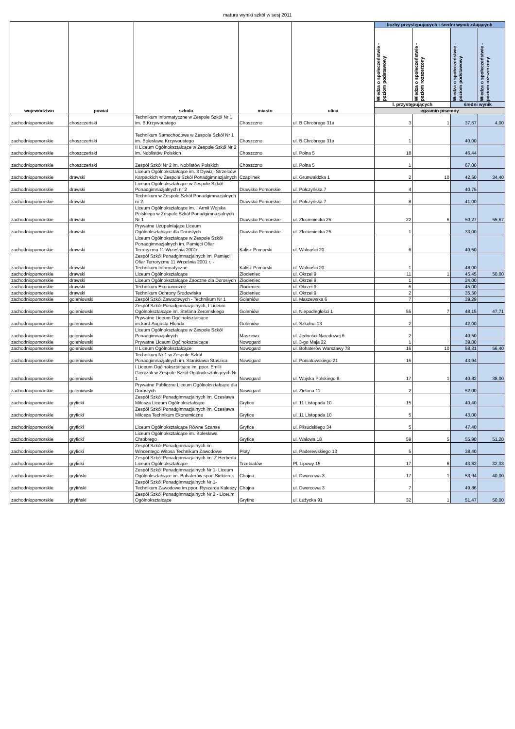matura wyniki szkół w sesj 2011
| województwo | powiat | szkoła | miasto | ulica | liczby przystępujących i średni wynik zdających | | | |
| --- | --- | --- | --- | --- | --- | --- | --- | --- |
| | | | | | Wiedza o społeczeństwie - poziom podstawowy | Wiedza o społeczeństwie - poziom rozszerzony | Wiedza o społeczeństwie - poziom podstawowy | Wiedza o społeczeństwie - poziom rozszerzony |
| | | | | | l. przystępujących | | średni wynik | |
| | | | | | egzamin pisemny | | | |
| zachodniopomorskie | choszczeński | Technikum Informatyczne w Zespole Szkół Nr 1 im. B.Krzywoustego | Choszczno | ul. B.Chrobrego 31a | 3 | 1 | 37,67 | 4,00 |
| zachodniopomorskie | choszczeński | Technikum Samochodowe w Zespole Szkół Nr 1 im. Bolesława Krzywoustego | Choszczno | ul. B.Chrobrego 31a | 1 | | 40,00 | |
| zachodniopomorskie | choszczeński | II Liceum Ogólnokształcące w Zespole Szkół Nr 2 im. Noblistów Polskich | Choszczno | ul. Polna 5 | 18 | | 46,44 | |
| zachodniopomorskie | choszczeński | Zespół Szkół Nr 2 im. Noblistów Polskich | Choszczno | ul. Polna 5 | 1 | | 67,00 | |
| zachodniopomorskie | drawski | Liceum Ogólnokształcące im. 3 Dywizji Strzelców Karpackich w Zespole Szkół Ponadgimnazjalnych | Czaplinek | ul. Grunwaldzka 1 | 2 | 10 | 42,50 | 34,40 |
| zachodniopomorskie | drawski | Liceum Ogólnokształcące w Zespole Szkół Ponadgimnazjalnych nr 2 | Drawsko Pomorskie | ul. Połczyńska 7 | 4 | | 40,75 | |
| zachodniopomorskie | drawski | Technikum w Zespole Szkół Ponadgimnazjalnych nr 2. | Drawsko Pomorskie | ul. Połczyńska 7 | 8 | | 41,00 | |
| zachodniopomorskie | drawski | Liceum Ogólnokształcące im. I Armii Wojska Polskiego w Zespole Szkół Ponadgimnazjalnych Nr 1 | Drawsko Pomorskie | ul. Złocieniecka 25 | 22 | 6 | 50,27 | 55,67 |
| zachodniopomorskie | drawski | Prywatne Uzupełniające Liceum Ogólnokształcące dla Dorosłych | Drawsko Pomorskie | ul. Złocieniecka 25 | 1 | | 33,00 | |
| zachodniopomorskie | drawski | Liceum Ogólnokształcące w Zespole Szkół Ponadgimnazjalnych im. Pamięci Ofiar Terroryzmu 11 Września 2001r. | Kalisz Pomorski | ul. Wolności 20 | 6 | | 40,50 | |
| zachodniopomorskie | drawski | Zespół Szkół Ponadgimnazjalnych im. Pamięci Ofiar Terroryzmu 11 Września 2001 r. - Technikum Informatyczne | Kalisz Pomorski | ul. Wolności 20 | 1 | | 48,00 | |
| zachodniopomorskie | drawski | Liceum Ogólnokształcące | Złocieniec | ul. Okrzei 9 | 11 | 1 | 45,45 | 50,00 |
| zachodniopomorskie | drawski | Liceum Ogólnokształcące Zaoczne dla Dorosłych | Złocieniec | ul. Okrzei 9 | 1 | | 24,00 | |
| zachodniopomorskie | drawski | Technikum Ekonomiczne | Złocieniec | ul. Okrzei 9 | 6 | | 45,00 | |
| zachodniopomorskie | drawski | Technikum Ochrony Środowiska | Złocieniec | ul. Okrzei 9 | 2 | | 35,50 | |
| zachodniopomorskie | goleniowski | Zespół Szkół Zawodowych - Technikum Nr 1 | Goleniów | ul. Maszewska 6 | 7 | | 39,29 | |
| zachodniopomorskie | goleniowski | Zespół Szkół Ponadgimnazjalnych, I Liceum Ogólnokształcące im. Stefana Żeromskiego | Goleniów | ul. Niepodległości 1 | 55 | 7 | 48,15 | 47,71 |
| zachodniopomorskie | goleniowski | Prywatne Liceum Ogólnokształcące im.kard.Augusta Hlonda | Goleniów | ul. Szkolna 13 | 2 | | 42,00 | |
| zachodniopomorskie | goleniowski | Liceum Ogólnokształcące w Zespole Szkół Ponadgimnazjalnych | Maszewo | ul. Jedności Narodowej 6 | 2 | | 40,50 | |
| zachodniopomorskie | goleniowski | Prywatne Liceum Ogólnokształcące | Nowogard | ul. 3-go Maja 22 | 1 | | 39,00 | |
| zachodniopomorskie | goleniowski | II Liceum Ogólnokształcące | Nowogard | ul. Bohaterów Warszawy 78 | 16 | 10 | 58,31 | 56,40 |
| zachodniopomorskie | goleniowski | Technikum Nr 1 w Zespole Szkół Ponadgimnazjalnych im. Stanisława Staszica | Nowogard | ul. Poniatowskiego 21 | 16 | | 43,94 | |
| zachodniopomorskie | goleniowski | I Liceum Ogólnokształcące im. ppor. Emilii Gierczak w Zespole Szkół Ogólnokształcących Nr 1 | Nowogard | ul. Wojska Polskiego 8 | 17 | 1 | 40,82 | 38,00 |
| zachodniopomorskie | goleniowski | Prywatne Publiczne Liceum Ogólnokształcące dla Dorosłych | Nowogard | ul. Zielona 11 | 2 | | 52,00 | |
| zachodniopomorskie | gryficki | Zespół Szkół Ponadgimnazjalnych im. Czesława Miłosza Liceum Ogólnokształcące | Gryfice | ul. 11 Listopada 10 | 15 | | 40,40 | |
| zachodniopomorskie | gryficki | Zespół Szkół Ponadgimnazjalnych im. Czesława Miłosza Technikum Ekonomiczne | Gryfice | ul. 11 Listopada 10 | 5 | | 43,00 | |
| zachodniopomorskie | gryficki | Liceum Ogólnokształcące Równe Szanse | Gryfice | ul. Piłsudskiego 34 | 5 | | 47,40 | |
| zachodniopomorskie | gryficki | Liceum Ogólnokształcące im. Bolesława Chrobrego | Gryfice | ul. Wałowa 18 | 59 | 5 | 55,90 | 51,20 |
| zachodniopomorskie | gryficki | Zespół Szkół Ponadgimnazjalnych im. Wincentego Witosa Technikum Zawodowe | Płoty | ul. Paderewskiego 13 | 5 | | 38,40 | |
| zachodniopomorskie | gryficki | Zespół Szkół Ponadgimnazjalnych im. Z.Herberta Liceum Ogólnokształcące | Trzebiatów | Pl. Lipowy 15 | 17 | 6 | 43,82 | 32,33 |
| zachodniopomorskie | gryfiński | Zespół Szkół Ponadgimnazjalnych Nr 1- Liceum Ogólnokształcące im. Bohaterów spod Siekierek | Chojna | ul. Dworcowa 3 | 17 | 1 | 53,94 | 40,00 |
| zachodniopomorskie | gryfiński | Zespół Szkół Ponadgimnazjalnych Nr 1- Technikum Zawodowe im.ppor. Ryszarda Kuleszy | Chojna | ul. Dworcowa 3 | 7 | | 49,86 | |
| zachodniopomorskie | gryfiński | Zespół Szkół Ponadgimnazjalnych Nr 2 - Liceum Ogólnokształcące | Gryfino | ul. Łużycka 91 | 32 | 1 | 51,47 | 50,00 |